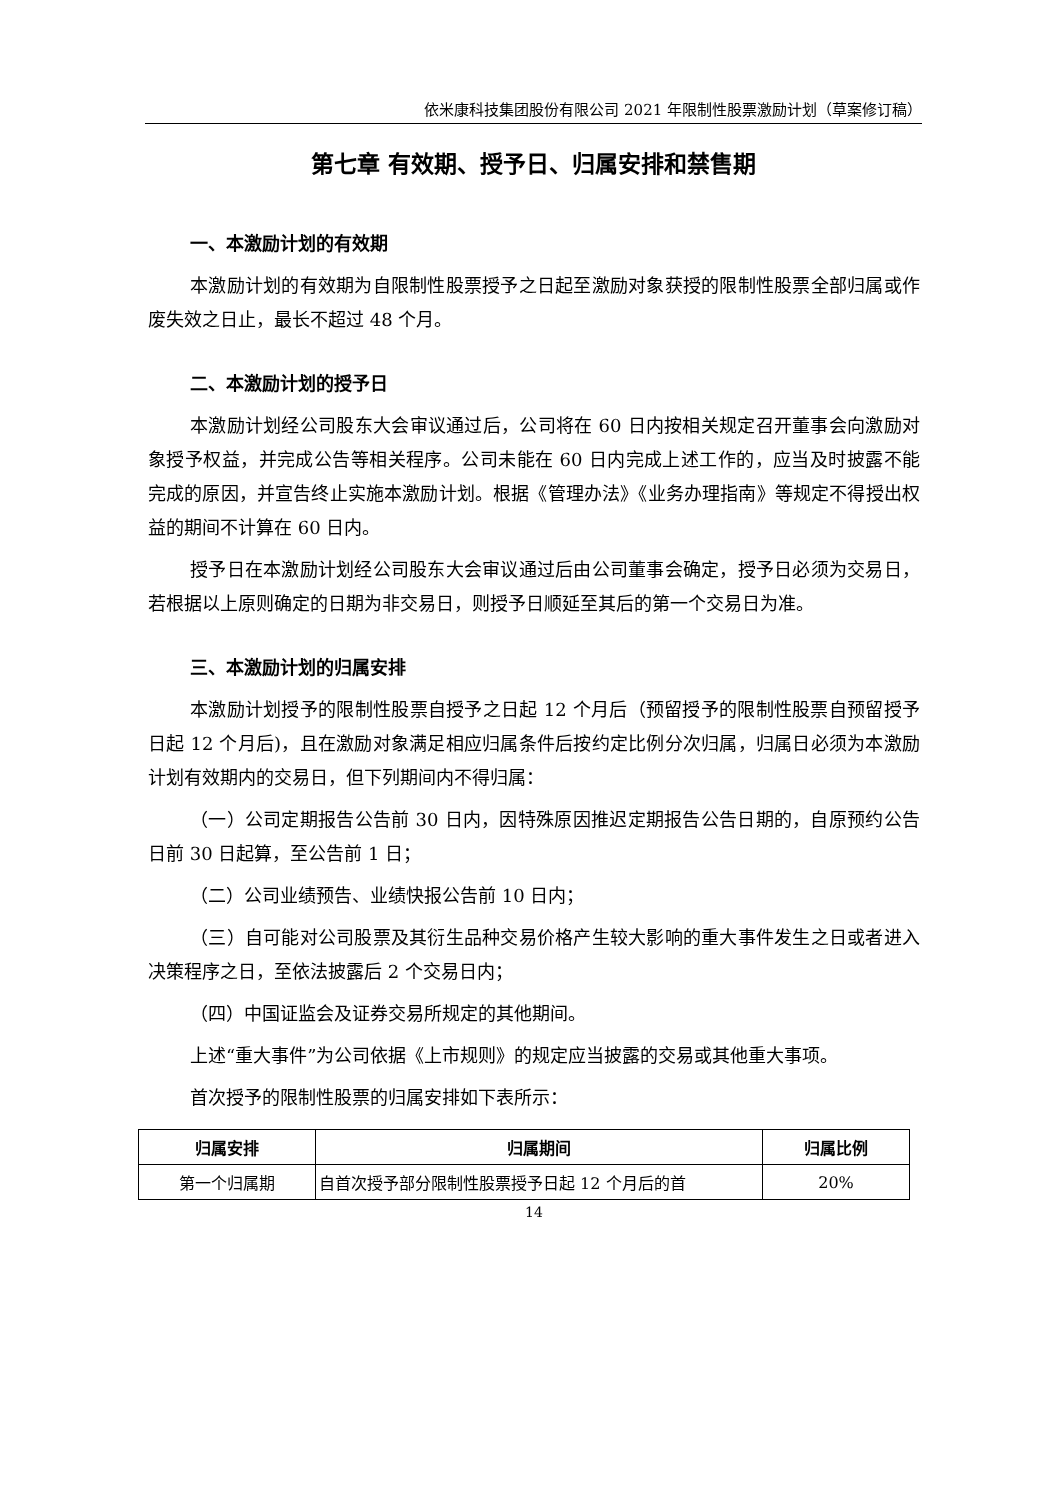依米康科技集团股份有限公司 2021 年限制性股票激励计划（草案修订稿）
第七章 有效期、授予日、归属安排和禁售期
一、本激励计划的有效期
本激励计划的有效期为自限制性股票授予之日起至激励对象获授的限制性股票全部归属或作废失效之日止，最长不超过 48 个月。
二、本激励计划的授予日
本激励计划经公司股东大会审议通过后，公司将在 60 日内按相关规定召开董事会向激励对象授予权益，并完成公告等相关程序。公司未能在 60 日内完成上述工作的，应当及时披露不能完成的原因，并宣告终止实施本激励计划。根据《管理办法》《业务办理指南》等规定不得授出权益的期间不计算在 60 日内。
授予日在本激励计划经公司股东大会审议通过后由公司董事会确定，授予日必须为交易日，若根据以上原则确定的日期为非交易日，则授予日顺延至其后的第一个交易日为准。
三、本激励计划的归属安排
本激励计划授予的限制性股票自授予之日起 12 个月后（预留授予的限制性股票自预留授予日起 12 个月后)，且在激励对象满足相应归属条件后按约定比例分次归属，归属日必须为本激励计划有效期内的交易日，但下列期间内不得归属：
（一）公司定期报告公告前 30 日内，因特殊原因推迟定期报告公告日期的，自原预约公告日前 30 日起算，至公告前 1 日；
（二）公司业绩预告、业绩快报公告前 10 日内；
（三）自可能对公司股票及其衍生品种交易价格产生较大影响的重大事件发生之日或者进入决策程序之日，至依法披露后 2 个交易日内；
（四）中国证监会及证券交易所规定的其他期间。
上述“重大事件”为公司依据《上市规则》的规定应当披露的交易或其他重大事项。
首次授予的限制性股票的归属安排如下表所示：
| 归属安排 | 归属期间 | 归属比例 |
| --- | --- | --- |
| 第一个归属期 | 自首次授予部分限制性股票授予日起 12 个月后的首 | 20% |
14